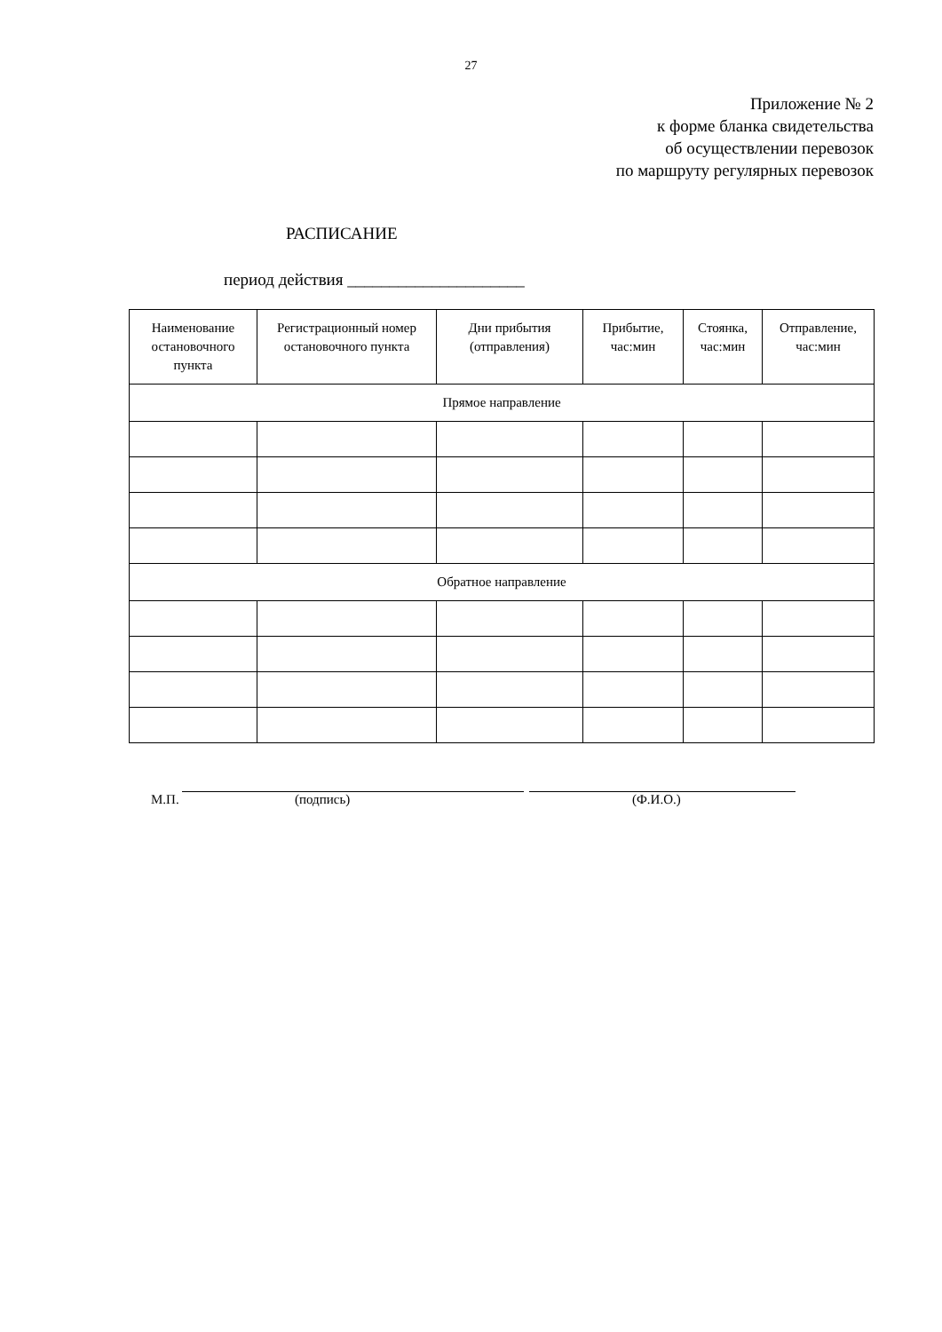27
Приложение № 2
к форме бланка свидетельства
об осуществлении перевозок
по маршруту регулярных перевозок
РАСПИСАНИЕ
период действия _____________________
| Наименование остановочного пункта | Регистрационный номер остановочного пункта | Дни прибытия (отправления) | Прибытие, час:мин | Стоянка, час:мин | Отправление, час:мин |
| --- | --- | --- | --- | --- | --- |
| Прямое направление | | | | | |
| Обратное направление | | | | | |
М.П. (подпись) (Ф.И.О.)